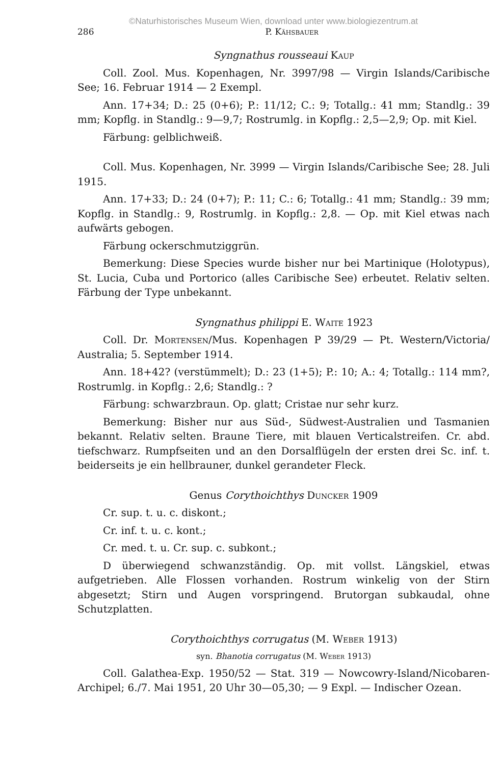©Naturhistorisches Museum Wien, download unter www.biologiezentrum.at
286 P. Kähsbauer
Syngnathus rousseaui Kaup
Coll. Zool. Mus. Kopenhagen, Nr. 3997/98 — Virgin Islands/Caribische See; 16. Februar 1914 — 2 Exempl.
Ann. 17+34; D.: 25 (0+6); P.: 11/12; C.: 9; Totallg.: 41 mm; Standlg.: 39 mm; Kopflg. in Standlg.: 9—9,7; Rostrumlg. in Kopflg.: 2,5—2,9; Op. mit Kiel.
Färbung: gelblichweiß.
Coll. Mus. Kopenhagen, Nr. 3999 — Virgin Islands/Caribische See; 28. Juli 1915.
Ann. 17+33; D.: 24 (0+7); P.: 11; C.: 6; Totallg.: 41 mm; Standlg.: 39 mm; Kopflg. in Standlg.: 9, Rostrumlg. in Kopflg.: 2,8. — Op. mit Kiel etwas nach aufwärts gebogen.
Färbung ockerschmutziggrün.
Bemerkung: Diese Species wurde bisher nur bei Martinique (Holotypus), St. Lucia, Cuba und Portorico (alles Caribische See) erbeutet. Relativ selten. Färbung der Type unbekannt.
Syngnathus philippi E. Waite 1923
Coll. Dr. Mortensen/Mus. Kopenhagen P 39/29 — Pt. Western/Victoria/ Australia; 5. September 1914.
Ann. 18+42? (verstümmelt); D.: 23 (1+5); P.: 10; A.: 4; Totallg.: 114 mm?, Rostrumlg. in Kopflg.: 2,6; Standlg.: ?
Färbung: schwarzbraun. Op. glatt; Cristae nur sehr kurz.
Bemerkung: Bisher nur aus Süd-, Südwest-Australien und Tasmanien bekannt. Relativ selten. Braune Tiere, mit blauen Verticalstreifen. Cr. abd. tiefschwarz. Rumpfseiten und an den Dorsalflügeln der ersten drei Sc. inf. t. beiderseits je ein hellbrauner, dunkel gerandeter Fleck.
Genus Corythoichthys Duncker 1909
Cr. sup. t. u. c. diskont.;
Cr. inf. t. u. c. kont.;
Cr. med. t. u. Cr. sup. c. subkont.;
D überwiegend schwanzständig. Op. mit vollst. Längskiel, etwas aufgetrieben. Alle Flossen vorhanden. Rostrum winkelig von der Stirn abgesetzt; Stirn und Augen vorspringend. Brutorgan subkaudal, ohne Schutzplatten.
Corythoichthys corrugatus (M. Weber 1913)
syn. Bhanotia corrugatus (M. Weber 1913)
Coll. Galathea-Exp. 1950/52 — Stat. 319 — Nowcowry-Island/Nicobaren-Archipel; 6./7. Mai 1951, 20 Uhr 30—05,30; — 9 Expl. — Indischer Ozean.